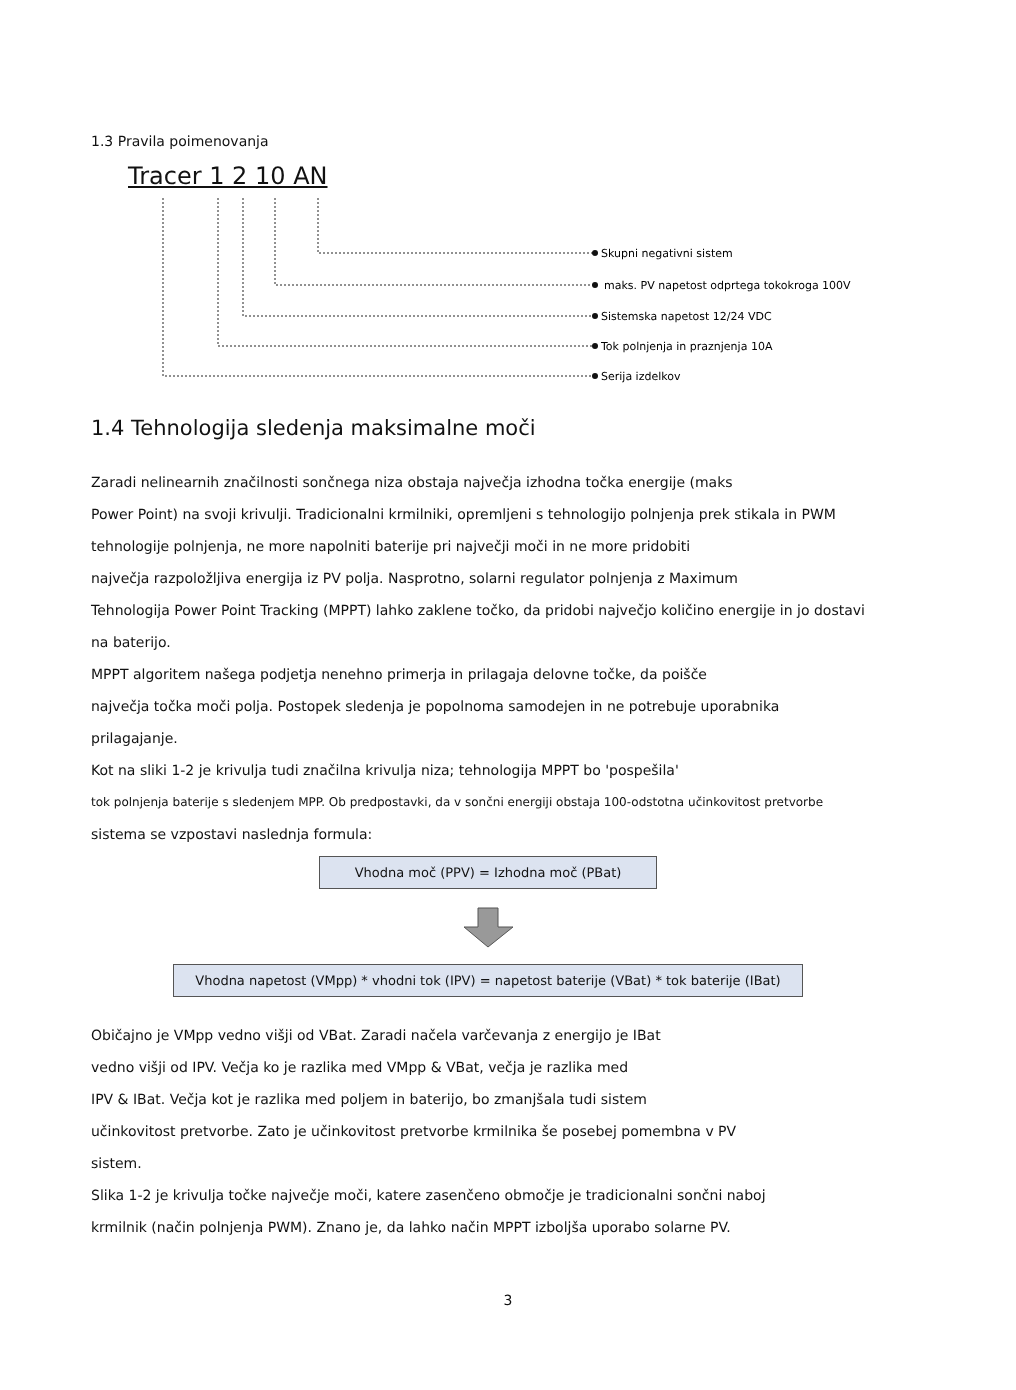1.3 Pravila poimenovanja
Tracer 1 2 10 AN
Skupni negativni sistem
maks. PV napetost odprtega tokokroga 100V
Sistemska napetost 12/24 VDC
Tok polnjenja in praznjenja 10A
Serija izdelkov
1.4 Tehnologija sledenja maksimalne moči
Zaradi nelinearnih značilnosti sončnega niza obstaja največja izhodna točka energije (maks
Power Point) na svoji krivulji. Tradicionalni krmilniki, opremljeni s tehnologijo polnjenja prek stikala in PWM
tehnologije polnjenja, ne more napolniti baterije pri največji moči in ne more pridobiti
največja razpoložljiva energija iz PV polja. Nasprotno, solarni regulator polnjenja z Maximum
Tehnologija Power Point Tracking (MPPT) lahko zaklene točko, da pridobi največjo količino energije in jo dostavi
na baterijo.
MPPT algoritem našega podjetja nenehno primerja in prilagaja delovne točke, da poišče
največja točka moči polja. Postopek sledenja je popolnoma samodejen in ne potrebuje uporabnika
prilagajanje.
Kot na sliki 1-2 je krivulja tudi značilna krivulja niza; tehnologija MPPT bo 'pospešila'
tok polnjenja baterije s sledenjem MPP. Ob predpostavki, da v sončni energiji obstaja 100-odstotna učinkovitost pretvorbe
sistema se vzpostavi naslednja formula:
Vhodna moč (PPV) = Izhodna moč (PBat)
Vhodna napetost (VMpp) * vhodni tok (IPV) = napetost baterije (VBat) * tok baterije (IBat)
Običajno je VMpp vedno višji od VBat. Zaradi načela varčevanja z energijo je IBat
vedno višji od IPV. Večja ko je razlika med VMpp & VBat, večja je razlika med
IPV & IBat. Večja kot je razlika med poljem in baterijo, bo zmanjšala tudi sistem
učinkovitost pretvorbe. Zato je učinkovitost pretvorbe krmilnika še posebej pomembna v PV
sistem.
Slika 1-2 je krivulja točke največje moči, katere zasenčeno območje je tradicionalni sončni naboj
krmilnik (način polnjenja PWM). Znano je, da lahko način MPPT izboljša uporabo solarne PV.
3